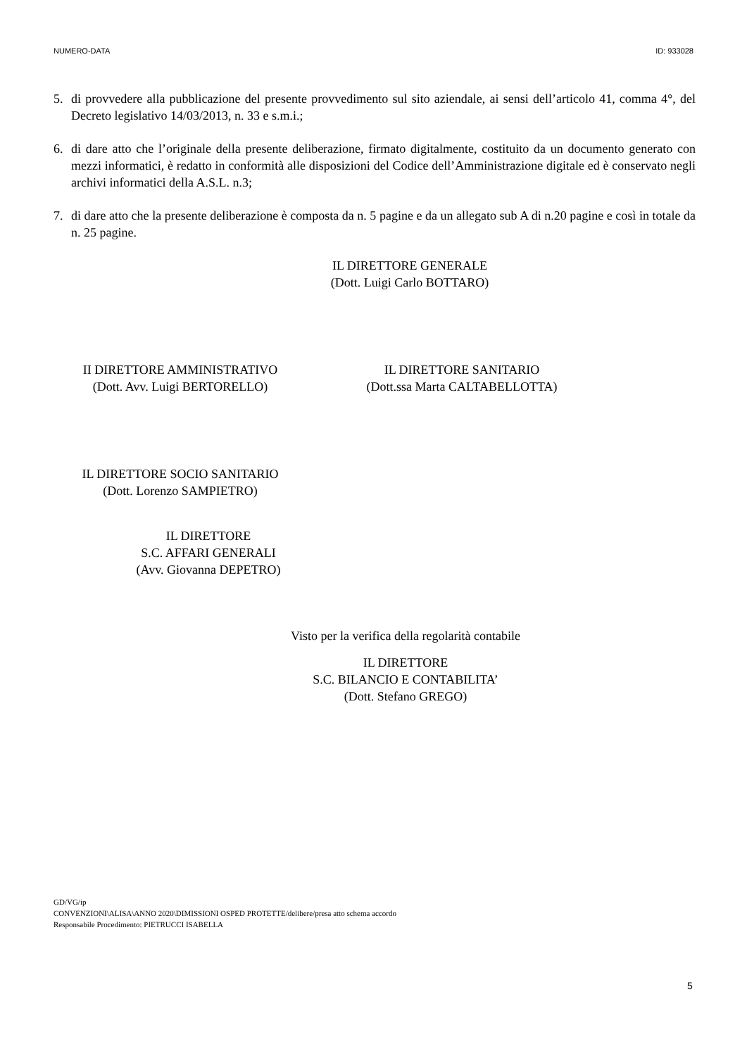NUMERO-DATA ID: 933028
5. di provvedere alla pubblicazione del presente provvedimento sul sito aziendale, ai sensi dell’articolo 41, comma 4°, del Decreto legislativo 14/03/2013, n. 33 e s.m.i.;
6. di dare atto che l’originale della presente deliberazione, firmato digitalmente, costituito da un documento generato con mezzi informatici, è redatto in conformità alle disposizioni del Codice dell’Amministrazione digitale ed è conservato negli archivi informatici della A.S.L. n.3;
7. di dare atto che la presente deliberazione è composta da n. 5 pagine e da un allegato sub A di n.20 pagine e così in totale da n. 25 pagine.
IL DIRETTORE GENERALE
(Dott. Luigi Carlo BOTTARO)
II DIRETTORE AMMINISTRATIVO
(Dott. Avv. Luigi BERTORELLO)
IL DIRETTORE SANITARIO
(Dott.ssa Marta CALTABELLOTTA)
IL DIRETTORE SOCIO SANITARIO
(Dott. Lorenzo SAMPIETRO)
IL DIRETTORE
S.C. AFFARI GENERALI
(Avv. Giovanna DEPETRO)
Visto per la verifica della regolarità contabile
IL DIRETTORE
S.C. BILANCIO E CONTABILITA’
(Dott. Stefano GREGO)
GD/VG/ip
CONVENZIONI\ALISA\ANNO 2020\DIMISSIONI OSPED PROTETTE/delibere/presa atto schema accordo
Responsabile Procedimento: PIETRUCCI ISABELLA
5